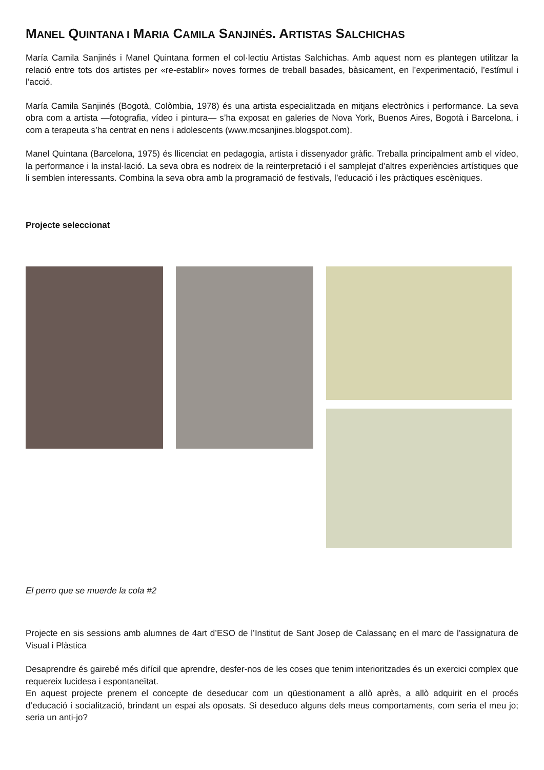MANEL QUINTANA I MARIA CAMILA SANJINÉS. ARTISTAS SALCHICHAS
María Camila Sanjinés i Manel Quintana formen el col·lectiu Artistas Salchichas. Amb aquest nom es plantegen utilitzar la relació entre tots dos artistes per «re-establir» noves formes de treball basades, bàsicament, en l’experimentació, l’estímul i l’acció.
María Camila Sanjinés (Bogotà, Colòmbia, 1978) és una artista especialitzada en mitjans electrònics i performance. La seva obra com a artista —fotografia, vídeo i pintura— s’ha exposat en galeries de Nova York, Buenos Aires, Bogotà i Barcelona, i com a terapeuta s’ha centrat en nens i adolescents (www.mcsanjines.blogspot.com).
Manel Quintana (Barcelona, 1975) és llicenciat en pedagogia, artista i dissenyador gràfic. Treballa principalment amb el vídeo, la performance i la instal·lació. La seva obra es nodreix de la reinterpretació i el samplejat d’altres experiències artístiques que li semblen interessants. Combina la seva obra amb la programació de festivals, l’educació i les pràctiques escèniques.
Projecte seleccionat
El perro que se muerde la cola #2
Projecte en sis sessions amb alumnes de 4art d’ESO de l’Institut de Sant Josep de Calassanç en el marc de l’assignatura de Visual i Plàstica
Desaprendre és gairebé més difícil que aprendre, desfer-nos de les coses que tenim interioritzades és un exercici complex que requereix lucidesa i espontaneïtat.
En aquest projecte prenem el concepte de deseducar com un qüestionament a allò après, a allò adquirit en el procés d’educació i socialització, brindant un espai als oposats. Si deseduco alguns dels meus comportaments, com seria el meu jo; seria un anti-jo?